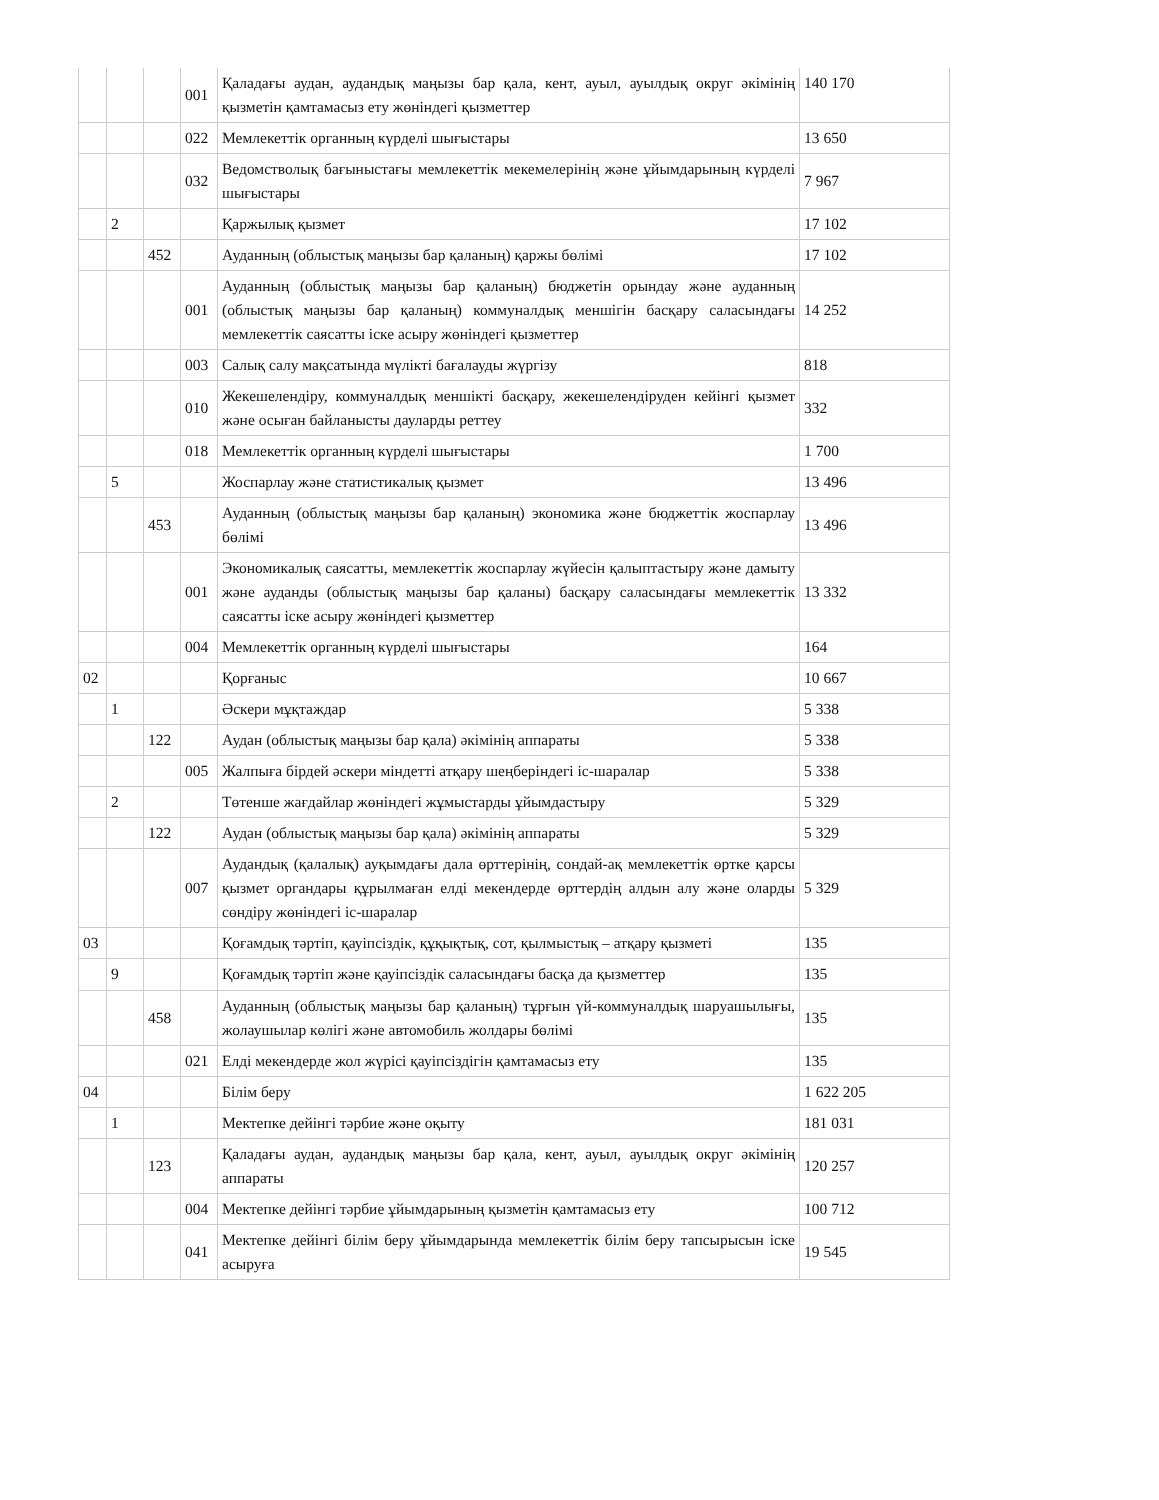| | | | 001 | Қаладағы аудан, аудандық маңызы бар қала, кент, ауыл, ауылдық округ әкімінің қызметін қамтамасыз ету жөніндегі қызметтер | 140 170 |
| | | | 022 | Мемлекеттік органның күрделі шығыстары | 13 650 |
| | | | 032 | Ведомстволық бағыныстағы мемлекеттік мекемелерінің және ұйымдарының күрделі шығыстары | 7 967 |
| | 2 | | | Қаржылық қызмет | 17 102 |
| | | 452 | | Ауданның (облыстық маңызы бар қаланың) қаржы бөлімі | 17 102 |
| | | | 001 | Ауданның (облыстық маңызы бар қаланың) бюджетін орындау және ауданның (облыстық маңызы бар қаланың) коммуналдық меншігін басқару саласындағы мемлекеттік саясатты іске асыру жөніндегі қызметтер | 14 252 |
| | | | 003 | Салық салу мақсатында мүлікті бағалауды жүргізу | 818 |
| | | | 010 | Жекешелендіру, коммуналдық меншікті басқару, жекешелендіруден кейінгі қызмет және осыған байланысты дауларды реттеу | 332 |
| | | | 018 | Мемлекеттік органның күрделі шығыстары | 1 700 |
| | 5 | | | Жоспарлау және статистикалық қызмет | 13 496 |
| | | 453 | | Ауданның (облыстық маңызы бар қаланың) экономика және бюджеттік жоспарлау бөлімі | 13 496 |
| | | | 001 | Экономикалық саясатты, мемлекеттік жоспарлау жүйесін қалыптастыру және дамыту және ауданды (облыстық маңызы бар қаланы) басқару саласындағы мемлекеттік саясатты іске асыру жөніндегі қызметтер | 13 332 |
| | | | 004 | Мемлекеттік органның күрделі шығыстары | 164 |
| 02 | | | | Қорғаныс | 10 667 |
| | 1 | | | Әскери мұқтаждар | 5 338 |
| | | 122 | | Аудан (облыстық маңызы бар қала) әкімінің аппараты | 5 338 |
| | | | 005 | Жалпыға бірдей әскери міндетті атқару шеңберіндегі іс-шаралар | 5 338 |
| | 2 | | | Төтенше жағдайлар жөніндегі жұмыстарды ұйымдастыру | 5 329 |
| | | 122 | | Аудан (облыстық маңызы бар қала) әкімінің аппараты | 5 329 |
| | | | 007 | Аудандық (қалалық) ауқымдағы дала өрттерінің, сондай-ақ мемлекеттік өртке қарсы қызмет органдары құрылмаған елді мекендерде өрттердің алдын алу және оларды сөндіру жөніндегі іс-шаралар | 5 329 |
| 03 | | | | Қоғамдық тәртіп, қауіпсіздік, құқықтық, сот, қылмыстық – атқару қызметі | 135 |
| | 9 | | | Қоғамдық тәртіп және қауіпсіздік саласындағы басқа да қызметтер | 135 |
| | | 458 | | Ауданның (облыстық маңызы бар қаланың) тұрғын үй-коммуналдық шаруашылығы, жолаушылар көлігі және автомобиль жолдары бөлімі | 135 |
| | | | 021 | Елді мекендерде жол жүрісі қауіпсіздігін қамтамасыз ету | 135 |
| 04 | | | | Білім беру | 1 622 205 |
| | 1 | | | Мектепке дейінгі тәрбие және оқыту | 181 031 |
| | | 123 | | Қаладағы аудан, аудандық маңызы бар қала, кент, ауыл, ауылдық округ әкімінің аппараты | 120 257 |
| | | | 004 | Мектепке дейінгі тәрбие ұйымдарының қызметін қамтамасыз ету | 100 712 |
| | | | 041 | Мектепке дейінгі білім беру ұйымдарында мемлекеттік білім беру тапсырысын іске асыруға | 19 545 |